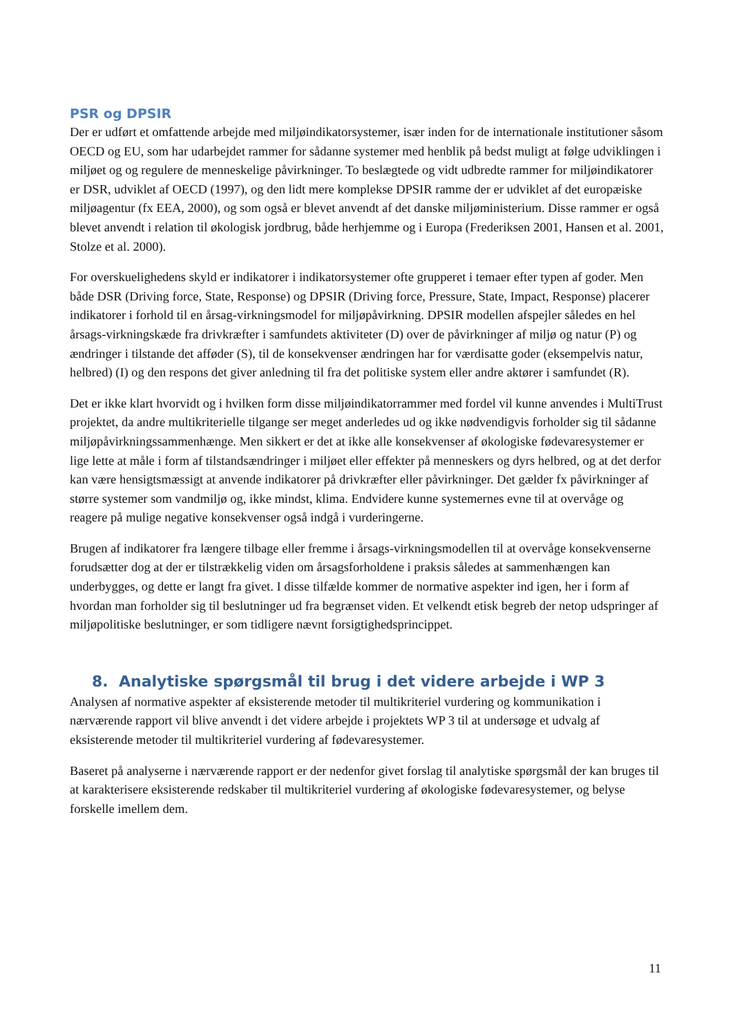PSR og DPSIR
Der er udført et omfattende arbejde med miljøindikatorsystemer, især inden for de internationale institutioner såsom OECD og EU, som har udarbejdet rammer for sådanne systemer med henblik på bedst muligt at følge udviklingen i miljøet og og regulere de menneskelige påvirkninger. To beslægtede og vidt udbredte rammer for miljøindikatorer er DSR, udviklet af OECD (1997), og den lidt mere komplekse DPSIR ramme der er udviklet af det europæiske miljøagentur (fx EEA, 2000), og som også er blevet anvendt af det danske miljøministerium. Disse rammer er også blevet anvendt i relation til økologisk jordbrug, både herhjemme og i Europa (Frederiksen 2001, Hansen et al. 2001, Stolze et al. 2000).
For overskuelighedens skyld er indikatorer i indikatorsystemer ofte grupperet i temaer efter typen af goder. Men både DSR (Driving force, State, Response) og DPSIR (Driving force, Pressure, State, Impact, Response) placerer indikatorer i forhold til en årsag-virkningsmodel for miljøpåvirkning. DPSIR modellen afspejler således en hel årsags-virkningskæde fra drivkræfter i samfundets aktiviteter (D) over de påvirkninger af miljø og natur (P) og ændringer i tilstande det afføder (S), til de konsekvenser ændringen har for værdisatte goder (eksempelvis natur, helbred) (I) og den respons det giver anledning til fra det politiske system eller andre aktører i samfundet (R).
Det er ikke klart hvorvidt og i hvilken form disse miljøindikatorrammer med fordel vil kunne anvendes i MultiTrust projektet, da andre multikriterielle tilgange ser meget anderledes ud og ikke nødvendigvis forholder sig til sådanne miljøpåvirkningssammenhænge. Men sikkert er det at ikke alle konsekvenser af økologiske fødevaresystemer er lige lette at måle i form af tilstandsændringer i miljøet eller effekter på menneskers og dyrs helbred, og at det derfor kan være hensigtsmæssigt at anvende indikatorer på drivkræfter eller påvirkninger. Det gælder fx påvirkninger af større systemer som vandmiljø og, ikke mindst, klima. Endvidere kunne systemernes evne til at overvåge og reagere på mulige negative konsekvenser også indgå i vurderingerne.
Brugen af indikatorer fra længere tilbage eller fremme i årsags-virkningsmodellen til at overvåge konsekvenserne forudsætter dog at der er tilstrækkelig viden om årsagsforholdene i praksis således at sammenhængen kan underbygges, og dette er langt fra givet. I disse tilfælde kommer de normative aspekter ind igen, her i form af hvordan man forholder sig til beslutninger ud fra begrænset viden. Et velkendt etisk begreb der netop udspringer af miljøpolitiske beslutninger, er som tidligere nævnt forsigtighedsprincippet.
8. Analytiske spørgsmål til brug i det videre arbejde i WP 3
Analysen af normative aspekter af eksisterende metoder til multikriteriel vurdering og kommunikation i nærværende rapport vil blive anvendt i det videre arbejde i projektets WP 3 til at undersøge et udvalg af eksisterende metoder til multikriteriel vurdering af fødevaresystemer.
Baseret på analyserne i nærværende rapport er der nedenfor givet forslag til analytiske spørgsmål der kan bruges til at karakterisere eksisterende redskaber til multikriteriel vurdering af økologiske fødevaresystemer, og belyse forskelle imellem dem.
11